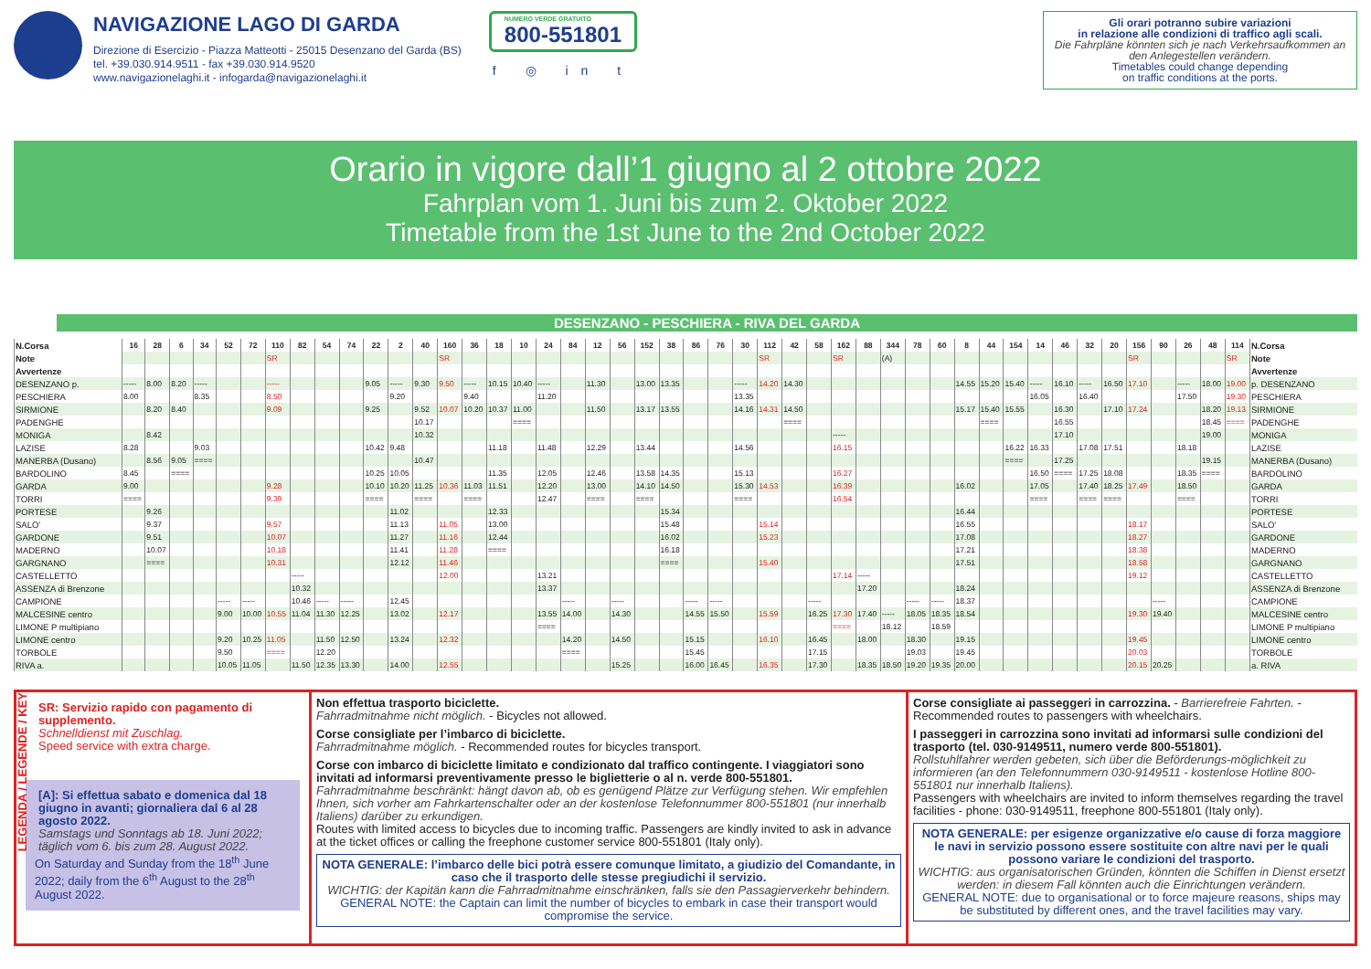NAVIGAZIONE LAGO DI GARDA
Direzione di Esercizio - Piazza Matteotti - 25015 Desenzano del Garda (BS)
tel. +39.030.914.9511 - fax +39.030.914.9520
www.navigazionelaghi.it - infogarda@navigazionelaghi.it
NUMERO VERDE GRATUITO
800-551801
f ◎ in t
Gli orari potranno subire variazioni
in relazione alle condizioni di traffico agli scali.
Die Fahrpläne könnten sich je nach Verkehrsaufkommen an den Anlegestellen verändern.
Timetables could change depending
on traffic conditions at the ports.
Orario in vigore dall’1 giugno al 2 ottobre 2022
Fahrplan vom 1. Juni bis zum 2. Oktober 2022
Timetable from the 1st June to the 2nd October 2022
DESENZANO - PESCHIERA - RIVA DEL GARDA
| N.Corsa | 16 | 28 | 6 | 34 | 52 | 72 | 110 | 82 | 54 | 74 | 22 | 2 | 40 | 160 | 36 | 18 | 10 | 24 | 84 | 12 | 56 | 152 | 38 | 86 | 76 | 30 | 112 | 42 | 58 | 162 | 88 | 344 | 78 | 60 | 8 | 44 | 154 | 14 | 46 | 32 | 20 | 156 | 90 | 26 | 48 | 114 | N.Corsa |
| --- | --- | --- | --- | --- | --- | --- | --- | --- | --- | --- | --- | --- | --- | --- | --- | --- | --- | --- | --- | --- | --- | --- | --- | --- | --- | --- | --- | --- | --- | --- | --- | --- | --- | --- | --- | --- | --- | --- | --- | --- | --- | --- | --- | --- | --- | --- | --- |
| Note | | | | | | | SR | | | | | | | SR | | | | | | | | | | | | | SR | | | SR | | (A) | | | | | | | | | | SR | | | | SR | Note |
| Avvertenze | | | | | | | | | | | | | | | | | | | | | | | | | | | | | | | | | | | | | | | | | | | | | | | Avvertenze |
| DESENZANO p. | ----- | 8.00 | 8.20 | ----- | | | ----- | | | | 9.05 | ----- | 9.30 | 9.50 | ----- | 10.15 | 10.40 | ----- | | 11.30 | | 13.00 | 13.35 | | | ----- | 14.20 | 14.30 | | | | | | | 14.55 | 15.20 | 15.40 | ----- | 16.10 | ----- | 16.50 | 17.10 | | ----- | 18.00 | 19.00 | p. DESENZANO |
| PESCHIERA | 8.00 | | | 8.35 | | | 8.50 | | | | | 9.20 | | | 9.40 | | | 11.20 | | | | | | | | 13.35 | | | | | | | | | | | | 16.05 | | 16.40 | | | | 17.50 | | 19.30 | PESCHIERA |
| SIRMIONE | | 8.20 | 8.40 | | | | 9.09 | | | | 9.25 | | 9.52 | 10.07 | 10.20 | 10.37 | 11.00 | | | 11.50 | | 13.17 | 13.55 | | | 14.16 | 14.31 | 14.50 | | | | | | | 15.17 | 15.40 | 15.55 | | 16.30 | | 17.10 | 17.24 | | | 18.20 | 19.13 | SIRMIONE |
| PADENGHE | | | | | | | | | | | | | 10.17 | | | | ==== | | | | | | | | | | | ==== | | | | | | | | ==== | | | 16.55 | | | | | | 18.45 | ==== | PADENGHE |
| MONIGA | | 8.42 | | | | | | | | | | | 10.32 | | | | | | | | | | | | | | | | | ----- | | | | | | | | | 17.10 | | | | | | 19.00 | | MONIGA |
| LAZISE | 8.28 | | | 9.03 | | | | | | | 10.42 | 9.48 | | | | 11.18 | | 11.48 | | 12.29 | | 13.44 | | | | 14.56 | | | | 16.15 | | | | | | | 16.22 | 16.33 | | 17.08 | 17.51 | | | 18.18 | | | LAZISE |
| MANERBA (Dusano) | | 8.56 | 9.05 | ==== | | | | | | | | | 10.47 | | | | | | | | | | | | | | | | | | | | | | | | ==== | | 17.25 | | | | | | 19.15 | | MANERBA (Dusano) |
| BARDOLINO | 8.45 | | ==== | | | | | | | | 10.25 | 10.05 | | | | 11.35 | | 12.05 | | 12.46 | | 13.58 | 14.35 | | | 15.13 | | | | 16.27 | | | | | | | | 16.50 | ==== | 17.25 | 18.08 | | | 18.35 | ==== | | BARDOLINO |
| GARDA | 9.00 | | | | | | 9.28 | | | | 10.10 | 10.20 | 11.25 | 10.36 | 11.03 | 11.51 | | 12.20 | | 13.00 | | 14.10 | 14.50 | | | 15.30 | 14.53 | | | 16.39 | | | | | 16.02 | | | 17.05 | | 17.40 | 18.25 | 17.49 | | 18.50 | | | GARDA |
| TORRI | ==== | | | | | | 9.39 | | | | ==== | | ==== | | ==== | | | 12.47 | | ==== | | ==== | | | | ==== | | | | 16.54 | | | | | | | | ==== | | ==== | ==== | | | ==== | | | TORRI |
| PORTESE | | 9.26 | | | | | | | | | | 11.02 | | | | 12.33 | | | | | | | 15.34 | | | | | | | | | | | | 16.44 | | | | | | | | | | | | PORTESE |
| SALO’ | | 9.37 | | | | | 9.57 | | | | | 11.13 | | 11.05 | | 13.00 | | | | | | | 15.48 | | | | 15.14 | | | | | | | | 16.55 | | | | | | | 18.17 | | | | | SALO’ |
| GARDONE | | 9.51 | | | | | 10.07 | | | | | 11.27 | | 11.16 | | 12.44 | | | | | | | 16.02 | | | | 15.23 | | | | | | | | 17.08 | | | | | | | 18.27 | | | | | GARDONE |
| MADERNO | | 10.07 | | | | | 10.18 | | | | | 11.41 | | 11.28 | | ==== | | | | | | | 16.18 | | | | | | | | | | | | 17.21 | | | | | | | 18.38 | | | | | MADERNO |
| GARGNANO | | ==== | | | | | 10.31 | | | | | 12.12 | | 11.46 | | | | | | | | | ==== | | | | 15.40 | | | | | | | | 17.51 | | | | | | | 18.58 | | | | | GARGNANO |
| CASTELLETTO | | | | | | | | ----- | | | | | | 12.00 | | | | 13.21 | | | | | | | | | | | | 17.14 | ----- | | | | | | | | | | | 19.12 | | | | | CASTELLETTO |
| ASSENZA di Brenzone | | | | | | | | 10.32 | | | | | | | | | | 13.37 | | | | | | | | | | | | | 17.20 | | | | 18.24 | | | | | | | | | | | | ASSENZA di Brenzone |
| CAMPIONE | | | | | ----- | ----- | | 10.46 | ----- | ----- | | 12.45 | | | | | | | ----- | | ----- | | | ----- | ----- | | | | ----- | | | | ----- | ----- | 18.37 | | | | | | | | ----- | | | | CAMPIONE |
| MALCESINE centro | | | | | 9.00 | 10.00 | 10.55 | 11.04 | 11.30 | 12.25 | | 13.02 | | 12.17 | | | | 13.55 | 14.00 | | 14.30 | | | 14.55 | 15.50 | | 15.59 | | 16.25 | 17.30 | 17.40 | ----- | 18.05 | 18.35 | 18.54 | | | | | | | 19.30 | 19.40 | | | | MALCESINE centro |
| LIMONE P multipiano | | | | | | | | | | | | | | | | | | ==== | | | | | | | | | | | | ==== | | 18.12 | | 18.59 | | | | | | | | | | | | | LIMONE P multipiano |
| LIMONE centro | | | | | 9.20 | 10.25 | 11.05 | | 11.50 | 12.50 | | 13.24 | | 12.32 | | | | | 14.20 | | 14.50 | | | 15.15 | | | 16.10 | | 16.45 | | 18.00 | | 18.30 | | 19.15 | | | | | | | 19.45 | | | | | LIMONE centro |
| TORBOLE | | | | | 9.50 | | ==== | | 12.20 | | | | | | | | | | ==== | | | | | 15.45 | | | | | 17.15 | | | | 19.03 | | 19.45 | | | | | | | 20.03 | | | | | TORBOLE |
| RIVA a. | | | | | 10.05 | 11.05 | | 11.50 | 12.35 | 13.30 | | 14.00 | | 12.55 | | | | | | | 15.25 | | | 16.00 | 16.45 | | 16.35 | | 17.30 | | 18.35 | 18.50 | 19.20 | 19.35 | 20.00 | | | | | | | 20.15 | 20.25 | | | | a. RIVA |
LEGENDA / LEGENDE / KEY
SR: Servizio rapido con pagamento di supplemento.
Schnelldienst mit Zuschlag.
Speed service with extra charge.
[A]: Si effettua sabato e domenica dal 18 giugno in avanti; giornaliera dal 6 al 28 agosto 2022.
Samstags und Sonntags ab 18. Juni 2022; täglich vom 6. bis zum 28. August 2022.
On Saturday and Sunday from the 18<sup>th</sup> June 2022; daily from the 6<sup>th</sup> August to the 28<sup>th</sup> August 2022.
Non effettua trasporto biciclette.
Fahrradmitnahme nicht möglich. - Bicycles not allowed.
Corse consigliate per l’imbarco di biciclette.
Fahrradmitnahme möglich. - Recommended routes for bicycles transport.
Corse con imbarco di biciclette limitato e condizionato dal traffico contingente. I viaggiatori sono invitati ad informarsi preventivamente presso le biglietterie o al n. verde 800-551801.
Fahrradmitnahme beschränkt: hängt davon ab, ob es genügend Plätze zur Verfügung stehen. Wir empfehlen Ihnen, sich vorher am Fahrkartenschalter oder an der kostenlose Telefonnummer 800-551801 (nur innerhalb Italiens) darüber zu erkundigen.
Routes with limited access to bicycles due to incoming traffic. Passengers are kindly invited to ask in advance at the ticket offices or calling the freephone customer service 800-551801 (Italy only).
NOTA GENERALE: l’imbarco delle bici potrà essere comunque limitato, a giudizio del Comandante, in caso che il trasporto delle stesse pregiudichi il servizio.
WICHTIG: der Kapitän kann die Fahrradmitnahme einschränken, falls sie den Passagierverkehr behindern.
GENERAL NOTE: the Captain can limit the number of bicycles to embark in case their transport would compromise the service.
Corse consigliate ai passeggeri in carrozzina. - Barrierefreie Fahrten. - Recommended routes to passengers with wheelchairs.
I passeggeri in carrozzina sono invitati ad informarsi sulle condizioni del trasporto (tel. 030-9149511, numero verde 800-551801).
Rollstuhlfahrer werden gebeten, sich über die Beförderungs-möglichkeit zu informieren (an den Telefonnummern 030-9149511 - kostenlose Hotline 800-551801 nur innerhalb Italiens).
Passengers with wheelchairs are invited to inform themselves regarding the travel facilities - phone: 030-9149511, freephone 800-551801 (Italy only).
NOTA GENERALE: per esigenze organizzative e/o cause di forza maggiore le navi in servizio possono essere sostituite con altre navi per le quali possono variare le condizioni del trasporto.
WICHTIG: aus organisatorischen Gründen, könnten die Schiffen in Dienst ersetzt werden: in diesem Fall könnten auch die Einrichtungen verändern.
GENERAL NOTE: due to organisational or to force majeure reasons, ships may be substituted by different ones, and the travel facilities may vary.